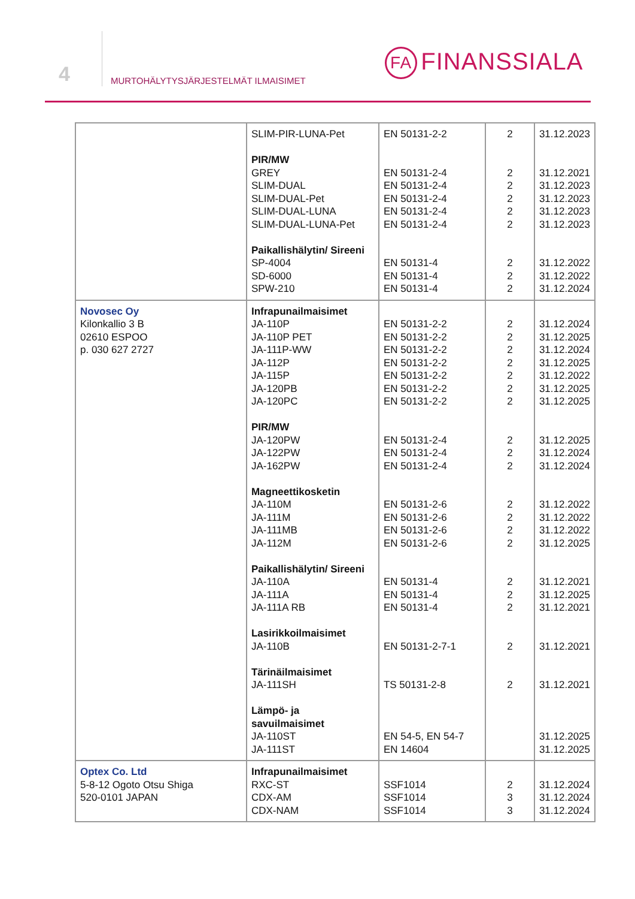4
MURTOHÄLYTYSJÄRJESTELMÄT ILMAISIMET
FA FINANSSIALA
| | SLIM-PIR-LUNA-Pet PIR/MW GREY SLIM-DUAL SLIM-DUAL-Pet SLIM-DUAL-LUNA SLIM-DUAL-LUNA-Pet Paikallishälytin/ Sireeni SP-4004 SD-6000 SPW-210 | EN 50131-2-2 EN 50131-2-4 EN 50131-2-4 EN 50131-2-4 EN 50131-2-4 EN 50131-2-4 EN 50131-4 EN 50131-4 EN 50131-4 | 2 2 2 2 2 2 2 2 2 | 31.12.2023 31.12.2021 31.12.2023 31.12.2023 31.12.2023 31.12.2023 31.12.2022 31.12.2022 31.12.2024 |
| Novosec Oy Kilonkallio 3 B 02610 ESPOO p. 030 627 2727 | Infrapunailmaisimet JA-110P JA-110P PET JA-111P-WW JA-112P JA-115P JA-120PB JA-120PC PIR/MW JA-120PW JA-122PW JA-162PW Magneettikosketin JA-110M JA-111M JA-111MB JA-112M Paikallishälytin/ Sireeni JA-110A JA-111A JA-111A RB Lasirikkoilmaisimet JA-110B Tärinäilmaisimet JA-111SH Lämpö- ja savuilmaisimet JA-110ST JA-111ST | EN 50131-2-2 EN 50131-2-2 EN 50131-2-2 EN 50131-2-2 EN 50131-2-2 EN 50131-2-2 EN 50131-2-2 EN 50131-2-4 EN 50131-2-4 EN 50131-2-4 EN 50131-2-6 EN 50131-2-6 EN 50131-2-6 EN 50131-2-6 EN 50131-4 EN 50131-4 EN 50131-4 EN 50131-2-7-1 TS 50131-2-8 EN 54-5, EN 54-7 EN 14604 | 2 2 2 2 2 2 2 2 2 2 2 2 2 2 2 2 2 2 2 | 31.12.2024 31.12.2025 31.12.2024 31.12.2025 31.12.2022 31.12.2025 31.12.2025 31.12.2025 31.12.2024 31.12.2024 31.12.2022 31.12.2022 31.12.2022 31.12.2025 31.12.2021 31.12.2025 31.12.2021 31.12.2021 31.12.2021 31.12.2025 31.12.2025 |
| Optex Co. Ltd 5-8-12 Ogoto Otsu Shiga 520-0101 JAPAN | Infrapunailmaisimet RXC-ST CDX-AM CDX-NAM | SSF1014 SSF1014 SSF1014 | 2 3 3 | 31.12.2024 31.12.2024 31.12.2024 |